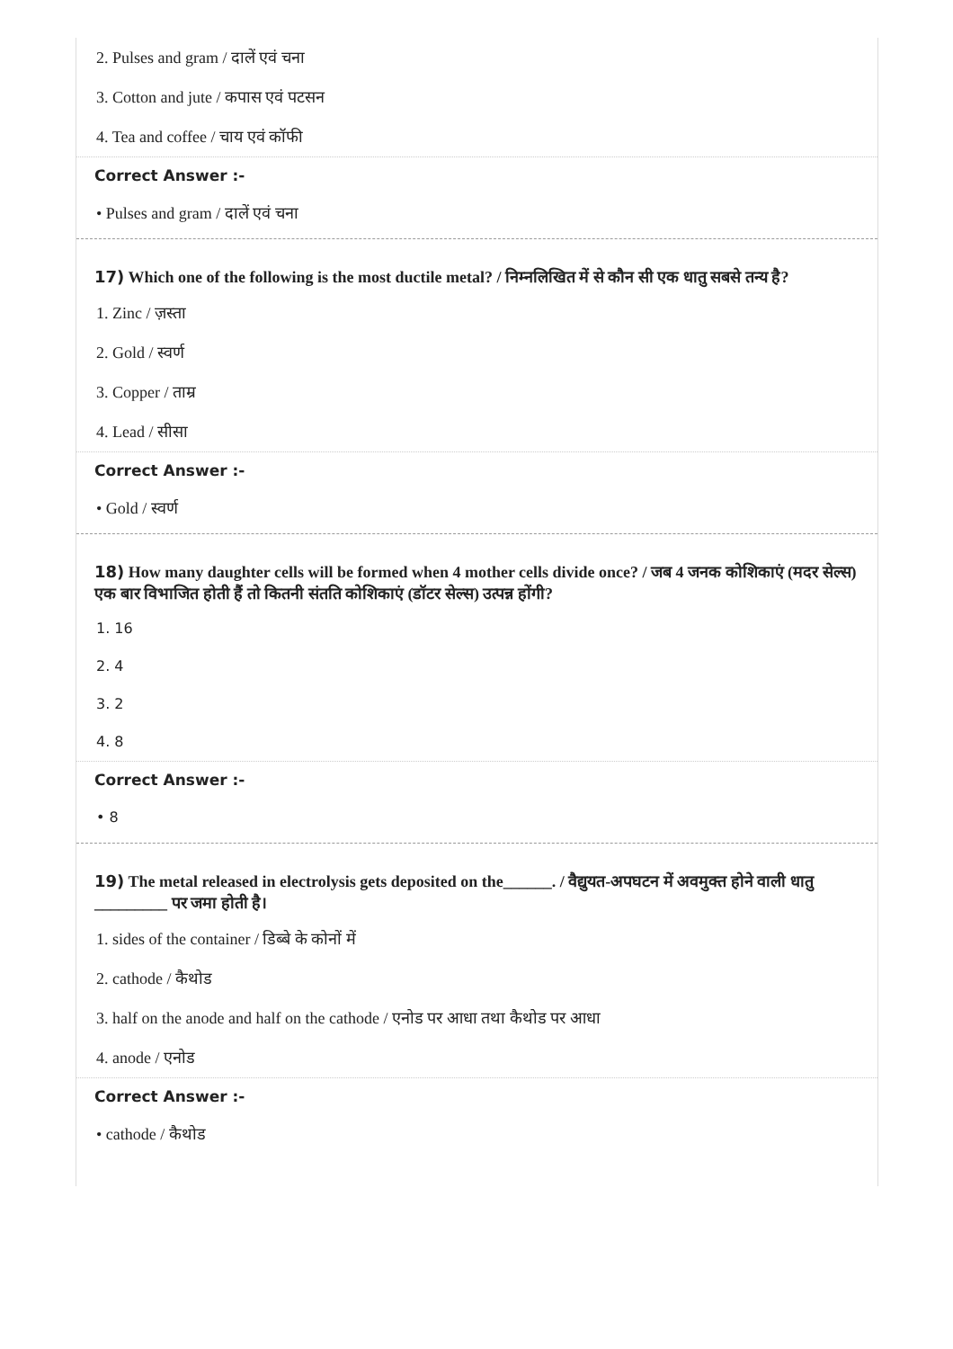2. Pulses and gram / दालें एवं चना
3. Cotton and jute / कपास एवं पटसन
4. Tea and coffee / चाय एवं कॉफी
Correct Answer :-
• Pulses and gram / दालें एवं चना
17) Which one of the following is the most ductile metal? / निम्नलिखित में से कौन सी एक धातु सबसे तन्य है?
1. Zinc / ज़स्ता
2. Gold / स्वर्ण
3. Copper / ताम्र
4. Lead / सीसा
Correct Answer :-
• Gold / स्वर्ण
18) How many daughter cells will be formed when 4 mother cells divide once? / जब 4 जनक कोशिकाएं (मदर सेल्स) एक बार विभाजित होती हैं तो कितनी संतति कोशिकाएं (डॉटर सेल्स) उत्पन्न होंगी?
1. 16
2. 4
3. 2
4. 8
Correct Answer :-
• 8
19) The metal released in electrolysis gets deposited on the______. / वैद्युयत-अपघटन में अवमुक्त होने वाली धातु _________ पर जमा होती है।
1. sides of the container / डिब्बे के कोनों में
2. cathode / कैथोड
3. half on the anode and half on the cathode / एनोड पर आधा तथा कैथोड पर आधा
4. anode / एनोड
Correct Answer :-
• cathode / कैथोड